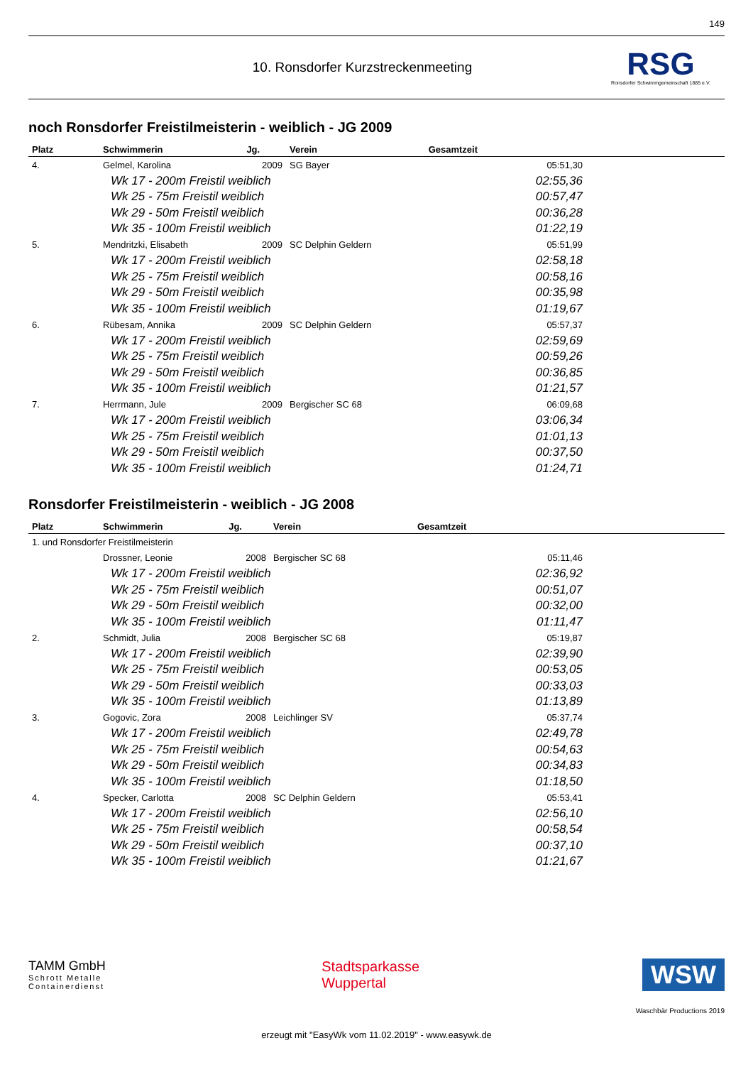149
10. Ronsdorfer Kurzstreckenmeeting
RSG
Ronsdorfer Schwimmgemeinschaft 1885 e.V.
noch Ronsdorfer Freistilmeisterin - weiblich - JG 2009
| Platz | Schwimmerin | Jg. | Verein | Gesamtzeit |
| --- | --- | --- | --- | --- |
| 4. | Gelmel, Karolina | 2009 | SG Bayer | 05:51,30 |
| | Wk 17 - 200m Freistil weiblich | | | 02:55,36 |
| | Wk 25 - 75m Freistil weiblich | | | 00:57,47 |
| | Wk 29 - 50m Freistil weiblich | | | 00:36,28 |
| | Wk 35 - 100m Freistil weiblich | | | 01:22,19 |
| 5. | Mendritzki, Elisabeth | 2009 | SC Delphin Geldern | 05:51,99 |
| | Wk 17 - 200m Freistil weiblich | | | 02:58,18 |
| | Wk 25 - 75m Freistil weiblich | | | 00:58,16 |
| | Wk 29 - 50m Freistil weiblich | | | 00:35,98 |
| | Wk 35 - 100m Freistil weiblich | | | 01:19,67 |
| 6. | Rübesam, Annika | 2009 | SC Delphin Geldern | 05:57,37 |
| | Wk 17 - 200m Freistil weiblich | | | 02:59,69 |
| | Wk 25 - 75m Freistil weiblich | | | 00:59,26 |
| | Wk 29 - 50m Freistil weiblich | | | 00:36,85 |
| | Wk 35 - 100m Freistil weiblich | | | 01:21,57 |
| 7. | Herrmann, Jule | 2009 | Bergischer SC 68 | 06:09,68 |
| | Wk 17 - 200m Freistil weiblich | | | 03:06,34 |
| | Wk 25 - 75m Freistil weiblich | | | 01:01,13 |
| | Wk 29 - 50m Freistil weiblich | | | 00:37,50 |
| | Wk 35 - 100m Freistil weiblich | | | 01:24,71 |
Ronsdorfer Freistilmeisterin - weiblich - JG 2008
| Platz | Schwimmerin | Jg. | Verein | Gesamtzeit |
| --- | --- | --- | --- | --- |
| 1. und Ronsdorfer Freistilmeisterin | | | | |
| | Drossner, Leonie | 2008 | Bergischer SC 68 | 05:11,46 |
| | Wk 17 - 200m Freistil weiblich | | | 02:36,92 |
| | Wk 25 - 75m Freistil weiblich | | | 00:51,07 |
| | Wk 29 - 50m Freistil weiblich | | | 00:32,00 |
| | Wk 35 - 100m Freistil weiblich | | | 01:11,47 |
| 2. | Schmidt, Julia | 2008 | Bergischer SC 68 | 05:19,87 |
| | Wk 17 - 200m Freistil weiblich | | | 02:39,90 |
| | Wk 25 - 75m Freistil weiblich | | | 00:53,05 |
| | Wk 29 - 50m Freistil weiblich | | | 00:33,03 |
| | Wk 35 - 100m Freistil weiblich | | | 01:13,89 |
| 3. | Gogovic, Zora | 2008 | Leichlinger SV | 05:37,74 |
| | Wk 17 - 200m Freistil weiblich | | | 02:49,78 |
| | Wk 25 - 75m Freistil weiblich | | | 00:54,63 |
| | Wk 29 - 50m Freistil weiblich | | | 00:34,83 |
| | Wk 35 - 100m Freistil weiblich | | | 01:18,50 |
| 4. | Specker, Carlotta | 2008 | SC Delphin Geldern | 05:53,41 |
| | Wk 17 - 200m Freistil weiblich | | | 02:56,10 |
| | Wk 25 - 75m Freistil weiblich | | | 00:58,54 |
| | Wk 29 - 50m Freistil weiblich | | | 00:37,10 |
| | Wk 35 - 100m Freistil weiblich | | | 01:21,67 |
TAMM GmbH
Schrott Metalle
Containerdienst
Stadtsparkasse
Wuppertal
WSW
Waschbär Productions 2019
erzeugt mit "EasyWk vom 11.02.2019" - www.easywk.de